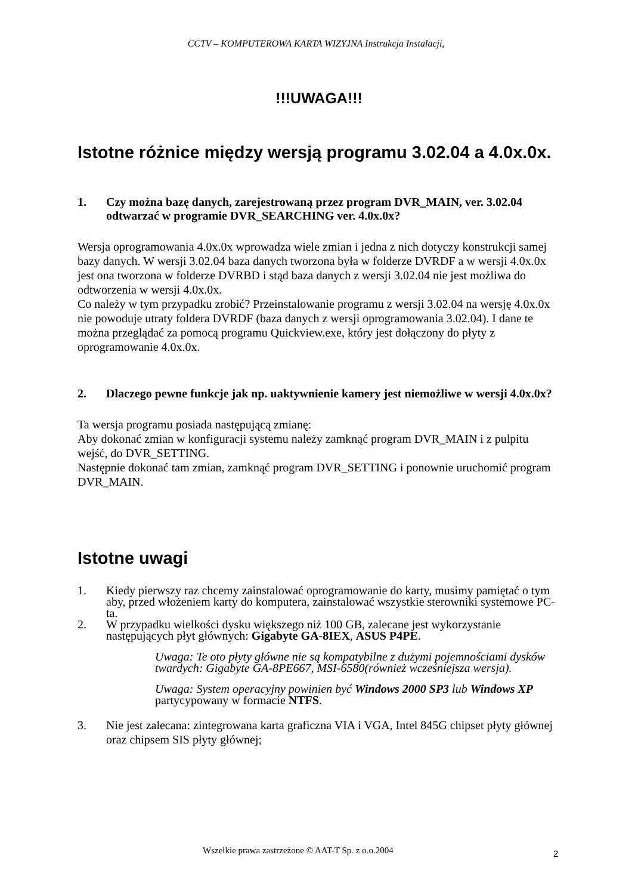CCTV – KOMPUTEROWA KARTA WIZYJNA Instrukcja Instalacji,
!!!UWAGA!!!
Istotne różnice między wersją programu 3.02.04 a 4.0x.0x.
1. Czy można bazę danych, zarejestrowaną przez program DVR_MAIN, ver. 3.02.04 odtwarzać w programie DVR_SEARCHING ver. 4.0x.0x?
Wersja oprogramowania 4.0x.0x wprowadza wiele zmian i jedna z nich dotyczy konstrukcji samej bazy danych. W wersji 3.02.04 baza danych tworzona była w folderze DVRDF a w wersji 4.0x.0x jest ona tworzona w folderze DVRBD i stąd baza danych z wersji 3.02.04 nie jest możliwa do odtworzenia w wersji 4.0x.0x.
Co należy w tym przypadku zrobić? Przeinstalowanie programu z wersji 3.02.04 na wersję 4.0x.0x nie powoduje utraty foldera DVRDF (baza danych z wersji oprogramowania 3.02.04). I dane te można przeglądać za pomocą programu Quickview.exe, który jest dołączony do płyty z oprogramowanie 4.0x.0x.
2. Dlaczego pewne funkcje jak np. uaktywnienie kamery jest niemożliwe w wersji 4.0x.0x?
Ta wersja programu posiada następującą zmianę:
Aby dokonać zmian w konfiguracji systemu należy zamknąć program DVR_MAIN i z pulpitu wejść, do DVR_SETTING.
Następnie dokonać tam zmian, zamknąć program DVR_SETTING i ponownie uruchomić program DVR_MAIN.
Istotne uwagi
1. Kiedy pierwszy raz chcemy zainstalować oprogramowanie do karty, musimy pamiętać o tym aby, przed włożeniem karty do komputera, zainstalować wszystkie sterowniki systemowe PC-ta.
2. W przypadku wielkości dysku większego niż 100 GB, zalecane jest wykorzystanie następujących płyt głównych: Gigabyte GA-8IEX, ASUS P4PE.
Uwaga: Te oto płyty główne nie są kompatybilne z dużymi pojemnościami dysków twardych: Gigabyte GA-8PE667, MSI-6580(również wcześniejsza wersja).
Uwaga: System operacyjny powinien być Windows 2000 SP3 lub Windows XP partycypowany w formacie NTFS.
3. Nie jest zalecana: zintegrowana karta graficzna VIA i VGA, Intel 845G chipset płyty głównej oraz chipsem SIS płyty głównej;
Wszelkie prawa zastrzeżone © AAT-T Sp. z o.o.2004
2